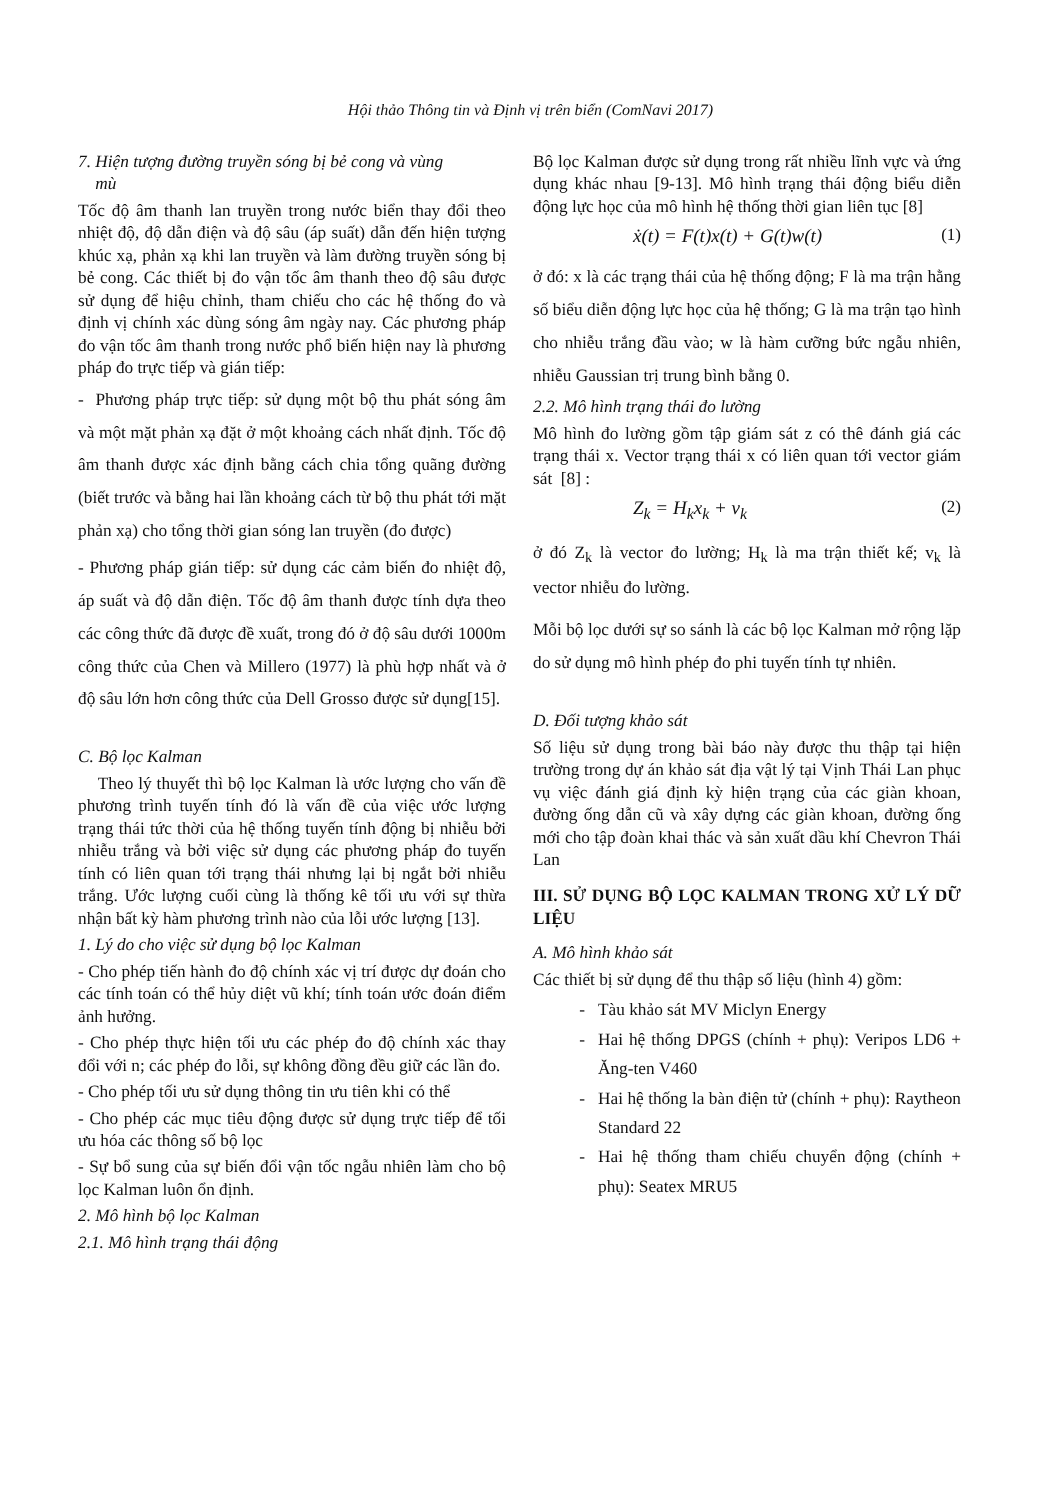Hội thảo Thông tin và Định vị trên biển (ComNavi 2017)
7. Hiện tượng đường truyền sóng bị bẻ cong và vùng
mù
Tốc độ âm thanh lan truyền trong nước biển thay đổi theo nhiệt độ, độ dẫn điện và độ sâu (áp suất) dẫn đến hiện tượng khúc xạ, phản xạ khi lan truyền và làm đường truyền sóng bị bẻ cong. Các thiết bị đo vận tốc âm thanh theo độ sâu được sử dụng để hiệu chỉnh, tham chiếu cho các hệ thống đo và định vị chính xác dùng sóng âm ngày nay. Các phương pháp đo vận tốc âm thanh trong nước phổ biến hiện nay là phương pháp đo trực tiếp và gián tiếp:
- Phương pháp trực tiếp: sử dụng một bộ thu phát sóng âm và một mặt phản xạ đặt ở một khoảng cách nhất định. Tốc độ âm thanh được xác định bằng cách chia tổng quãng đường (biết trước và bằng hai lần khoảng cách từ bộ thu phát tới mặt phản xạ) cho tổng thời gian sóng lan truyền (đo được)
- Phương pháp gián tiếp: sử dụng các cảm biến đo nhiệt độ, áp suất và độ dẫn điện. Tốc độ âm thanh được tính dựa theo các công thức đã được đề xuất, trong đó ở độ sâu dưới 1000m công thức của Chen và Millero (1977) là phù hợp nhất và ở độ sâu lớn hơn công thức của Dell Grosso được sử dụng[15].
C. Bộ lọc Kalman
Theo lý thuyết thì bộ lọc Kalman là ước lượng cho vấn đề phương trình tuyến tính đó là vấn đề của việc ước lượng trạng thái tức thời của hệ thống tuyến tính động bị nhiễu bởi nhiễu trắng và bởi việc sử dụng các phương pháp đo tuyến tính có liên quan tới trạng thái nhưng lại bị ngắt bởi nhiễu trắng. Ước lượng cuối cùng là thống kê tối ưu với sự thừa nhận bất kỳ hàm phương trình nào của lỗi ước lượng [13].
1. Lý do cho việc sử dụng bộ lọc Kalman
- Cho phép tiến hành đo độ chính xác vị trí được dự đoán cho các tính toán có thể hủy diệt vũ khí; tính toán ước đoán điểm ảnh hưởng.
- Cho phép thực hiện tối ưu các phép đo độ chính xác thay đổi với n; các phép đo lỗi, sự không đồng đều giữ các lần đo.
- Cho phép tối ưu sử dụng thông tin ưu tiên khi có thể
- Cho phép các mục tiêu động được sử dụng trực tiếp để tối ưu hóa các thông số bộ lọc
- Sự bổ sung của sự biến đổi vận tốc ngẫu nhiên làm cho bộ lọc Kalman luôn ổn định.
2. Mô hình bộ lọc Kalman
2.1. Mô hình trạng thái động
Bộ lọc Kalman được sử dụng trong rất nhiều lĩnh vực và ứng dụng khác nhau [9-13]. Mô hình trạng thái động biểu diễn động lực học của mô hình hệ thống thời gian liên tục [8]
ẋ(t) = F(t)x(t) + G(t)w(t) (1)
ở đó: x là các trạng thái của hệ thống động; F là ma trận hằng số biểu diễn động lực học của hệ thống; G là ma trận tạo hình cho nhiễu trắng đầu vào; w là hàm cưỡng bức ngẫu nhiên, nhiễu Gaussian trị trung bình bằng 0.
2.2. Mô hình trạng thái đo lường
Mô hình đo lường gồm tập giám sát z có thê đánh giá các trạng thái x. Vector trạng thái x có liên quan tới vector giám sát [8] :
Z<sub>k</sub> = H<sub>k</sub>x<sub>k</sub> + v<sub>k</sub> (2)
ở đó Z<sub>k</sub> là vector đo lường; H<sub>k</sub> là ma trận thiết kế; v<sub>k</sub> là vector nhiễu đo lường.
Mỗi bộ lọc dưới sự so sánh là các bộ lọc Kalman mở rộng lặp do sử dụng mô hình phép đo phi tuyến tính tự nhiên.
D. Đối tượng khảo sát
Số liệu sử dụng trong bài báo này được thu thập tại hiện trường trong dự án khảo sát địa vật lý tại Vịnh Thái Lan phục vụ việc đánh giá định kỳ hiện trạng của các giàn khoan, đường ống dẫn cũ và xây dựng các giàn khoan, đường ống mới cho tập đoàn khai thác và sản xuất dầu khí Chevron Thái Lan
III. SỬ DỤNG BỘ LỌC KALMAN TRONG XỬ LÝ DỮ LIỆU
A. Mô hình khảo sát
Các thiết bị sử dụng để thu thập số liệu (hình 4) gồm:
Tàu khảo sát MV Miclyn Energy
Hai hệ thống DPGS (chính + phụ): Veripos LD6 + Ăng-ten V460
Hai hệ thống la bàn điện tử (chính + phụ): Raytheon Standard 22
Hai hệ thống tham chiếu chuyển động (chính + phụ): Seatex MRU5